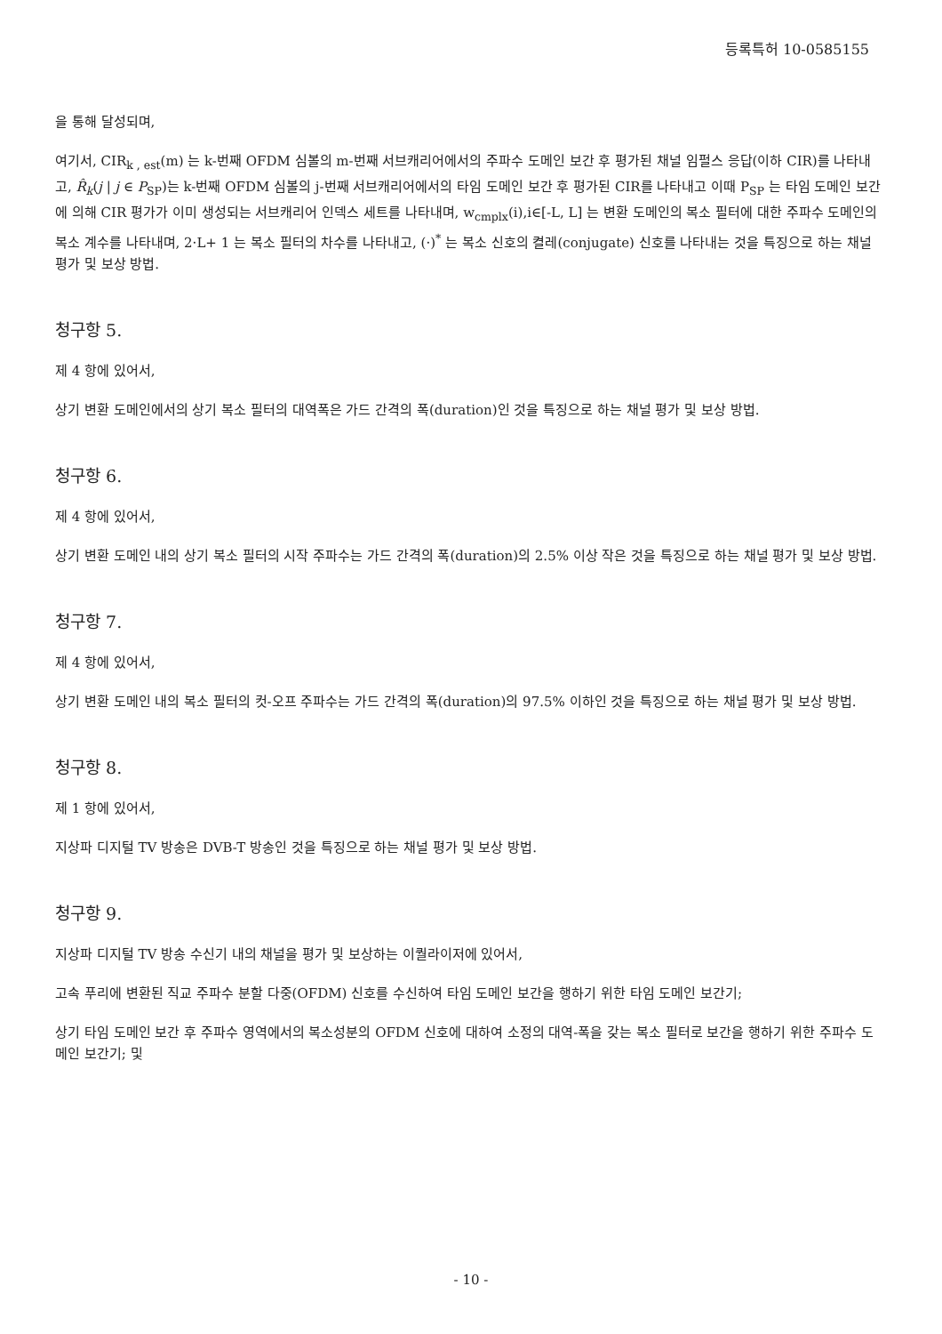등록특허 10-0585155
을 통해 달성되며,
여기서, CIR<sub>k , est</sub>(m) 는 k-번째 OFDM 심볼의 m-번째 서브캐리어에서의 주파수 도메인 보간 후 평가된 채널 임펄스 응답(이하 CIR)를 나타내고, R̂<sub>k</sub>(j | j ∈ P<sub>SP</sub>)는 k-번째 OFDM 심볼의 j-번째 서브캐리어에서의 타임 도메인 보간 후 평가된 CIR를 나타내고 이때 P<sub>SP</sub> 는 타임 도메인 보간에 의해 CIR 평가가 이미 생성되는 서브캐리어 인덱스 세트를 나타내며, w<sub>cmplx</sub>(i),i∈[-L, L] 는 변환 도메인의 복소 필터에 대한 주파수 도메인의 복소 계수를 나타내며, 2·L+ 1 는 복소 필터의 차수를 나타내고, (·)<sup>*</sup> 는 복소 신호의 켤레(conjugate) 신호를 나타내는 것을 특징으로 하는 채널 평가 및 보상 방법.
청구항 5.
제 4 항에 있어서,
상기 변환 도메인에서의 상기 복소 필터의 대역폭은 가드 간격의 폭(duration)인 것을 특징으로 하는 채널 평가 및 보상 방법.
청구항 6.
제 4 항에 있어서,
상기 변환 도메인 내의 상기 복소 필터의 시작 주파수는 가드 간격의 폭(duration)의 2.5% 이상 작은 것을 특징으로 하는 채널 평가 및 보상 방법.
청구항 7.
제 4 항에 있어서,
상기 변환 도메인 내의 복소 필터의 컷-오프 주파수는 가드 간격의 폭(duration)의 97.5% 이하인 것을 특징으로 하는 채널 평가 및 보상 방법.
청구항 8.
제 1 항에 있어서,
지상파 디지털 TV 방송은 DVB-T 방송인 것을 특징으로 하는 채널 평가 및 보상 방법.
청구항 9.
지상파 디지털 TV 방송 수신기 내의 채널을 평가 및 보상하는 이퀄라이저에 있어서,
고속 푸리에 변환된 직교 주파수 분할 다중(OFDM) 신호를 수신하여 타임 도메인 보간을 행하기 위한 타임 도메인 보간기;
상기 타임 도메인 보간 후 주파수 영역에서의 복소성분의 OFDM 신호에 대하여 소정의 대역-폭을 갖는 복소 필터로 보간을 행하기 위한 주파수 도메인 보간기; 및
- 10 -